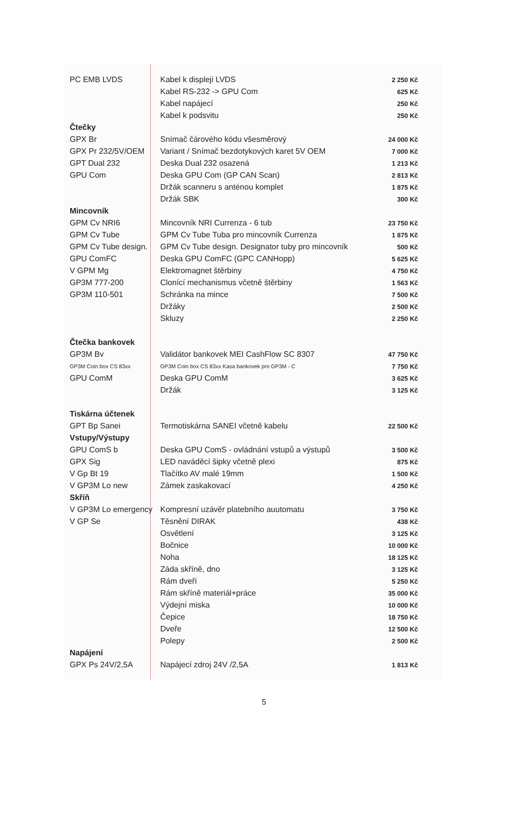| PC EMB LVDS | Kabel k displeji LVDS | 2 250 Kč |
| | Kabel RS-232 -> GPU Com | 625 Kč |
| | Kabel napájecí | 250 Kč |
| | Kabel k podsvitu | 250 Kč |
| Čtečky | | |
| GPX Br | Snímač čárového kódu všesměrový | 24 000 Kč |
| GPX Pr 232/5V/OEM | Variant / Snímač bezdotykových karet 5V OEM | 7 000 Kč |
| GPT Dual 232 | Deska Dual 232 osazená | 1 213 Kč |
| GPU Com | Deska GPU Com (GP CAN Scan) | 2 813 Kč |
| | Držák scanneru s anténou komplet | 1 875 Kč |
| | Držák SBK | 300 Kč |
| Mincovník | | |
| GPM Cv NRI6 | Mincovník NRI Currenza - 6 tub | 23 750 Kč |
| GPM Cv Tube | GPM Cv Tube Tuba pro mincovník Currenza | 1 875 Kč |
| GPM Cv Tube design. | GPM Cv Tube design. Designator tuby pro mincovník | 500 Kč |
| GPU ComFC | Deska GPU ComFC (GPC CANHopp) | 5 625 Kč |
| V GPM Mg | Elektromagnet štěrbiny | 4 750 Kč |
| GP3M 777-200 | Clonící mechanismus včetně štěrbiny | 1 563 Kč |
| GP3M 110-501 | Schránka na mince | 7 500 Kč |
| | Držáky | 2 500 Kč |
| | Skluzy | 2 250 Kč |
| Čtečka bankovek | | |
| GP3M Bv | Validátor bankovek MEI CashFlow SC 8307 | 47 750 Kč |
| GP3M Coin box CS 83xx | GP3M Coin box CS 83xx Kasa bankovek pro GP3M - C | 7 750 Kč |
| GPU ComM | Deska GPU ComM | 3 625 Kč |
| | Držák | 3 125 Kč |
| Tiskárna účtenek | | |
| GPT Bp Sanei | Termotiskárna SANEI včetně kabelu | 22 500 Kč |
| Vstupy/Výstupy | | |
| GPU ComS b | Deska GPU ComS - ovládnání vstupů a výstupů | 3 500 Kč |
| GPX Sig | LED naváděcí šipky včetně plexi | 875 Kč |
| V Gp Bt 19 | Tlačítko AV malé 19mm | 1 500 Kč |
| V GP3M Lo new | Zámek zaskakovací | 4 250 Kč |
| Skříň | | |
| V GP3M Lo emergency | Kompresní uzávěr platebního auutomatu | 3 750 Kč |
| V GP Se | Těsnění DIRAK | 438 Kč |
| | Osvětlení | 3 125 Kč |
| | Bočnice | 10 000 Kč |
| | Noha | 18 125 Kč |
| | Záda skříně, dno | 3 125 Kč |
| | Rám dveří | 5 250 Kč |
| | Rám skříně materiál+práce | 35 000 Kč |
| | Výdejní miska | 10 000 Kč |
| | Čepice | 18 750 Kč |
| | Dveře | 12 500 Kč |
| | Polepy | 2 500 Kč |
| Napájení | | |
| GPX Ps 24V/2,5A | Napájecí zdroj 24V /2,5A | 1 813 Kč |
5